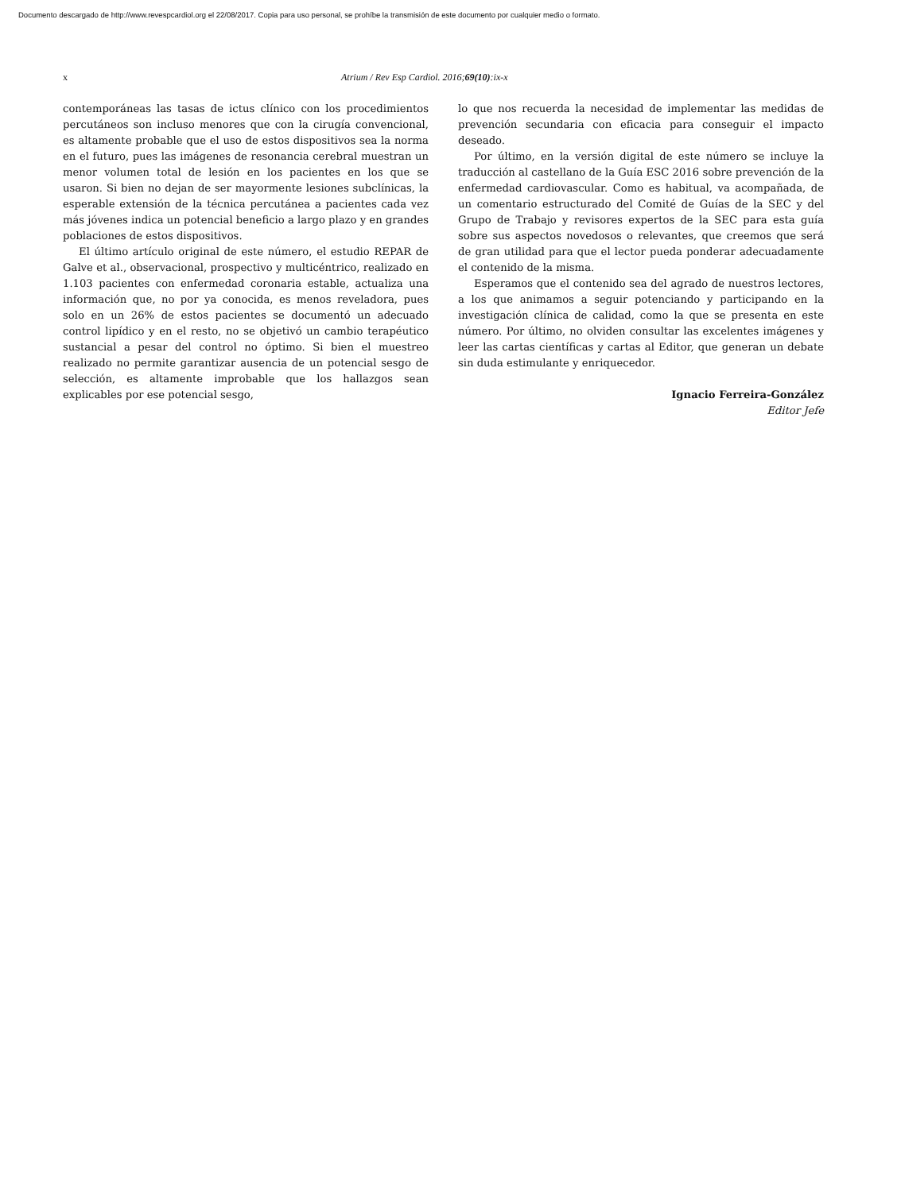Documento descargado de http://www.revespcardiol.org el 22/08/2017. Copia para uso personal, se prohíbe la transmisión de este documento por cualquier medio o formato.
x Atrium / Rev Esp Cardiol. 2016;69(10):ix-x
contemporáneas las tasas de ictus clínico con los procedimientos percutáneos son incluso menores que con la cirugía convencional, es altamente probable que el uso de estos dispositivos sea la norma en el futuro, pues las imágenes de resonancia cerebral muestran un menor volumen total de lesión en los pacientes en los que se usaron. Si bien no dejan de ser mayormente lesiones subclínicas, la esperable extensión de la técnica percutánea a pacientes cada vez más jóvenes indica un potencial beneficio a largo plazo y en grandes poblaciones de estos dispositivos.
El último artículo original de este número, el estudio REPAR de Galve et al., observacional, prospectivo y multicéntrico, realizado en 1.103 pacientes con enfermedad coronaria estable, actualiza una información que, no por ya conocida, es menos reveladora, pues solo en un 26% de estos pacientes se documentó un adecuado control lipídico y en el resto, no se objetivó un cambio terapéutico sustancial a pesar del control no óptimo. Si bien el muestreo realizado no permite garantizar ausencia de un potencial sesgo de selección, es altamente improbable que los hallazgos sean explicables por ese potencial sesgo,
lo que nos recuerda la necesidad de implementar las medidas de prevención secundaria con eficacia para conseguir el impacto deseado.
Por último, en la versión digital de este número se incluye la traducción al castellano de la Guía ESC 2016 sobre prevención de la enfermedad cardiovascular. Como es habitual, va acompañada, de un comentario estructurado del Comité de Guías de la SEC y del Grupo de Trabajo y revisores expertos de la SEC para esta guía sobre sus aspectos novedosos o relevantes, que creemos que será de gran utilidad para que el lector pueda ponderar adecuadamente el contenido de la misma.
Esperamos que el contenido sea del agrado de nuestros lectores, a los que animamos a seguir potenciando y participando en la investigación clínica de calidad, como la que se presenta en este número. Por último, no olviden consultar las excelentes imágenes y leer las cartas científicas y cartas al Editor, que generan un debate sin duda estimulante y enriquecedor.
Ignacio Ferreira-González
Editor Jefe